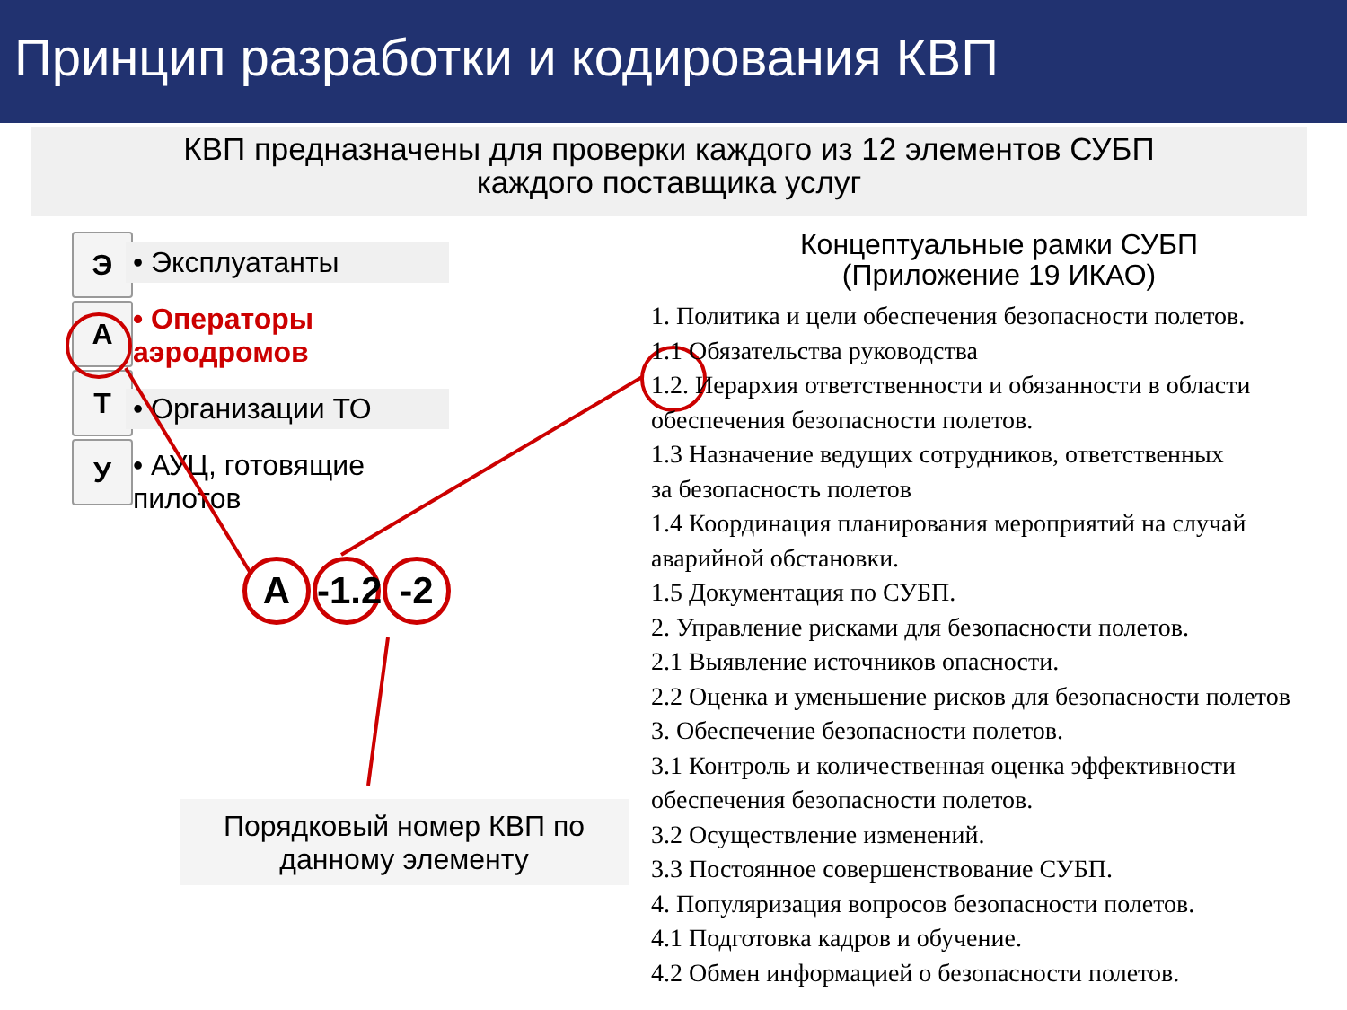Принцип разработки и кодирования КВП
КВП предназначены для проверки каждого из 12 элементов СУБП
каждого поставщика услуг
Э
А
Т
У
• Эксплуатанты
• Операторы аэродромов
• Организации ТО
• АУЦ, готовящие пилотов
А -1.2 -2
Порядковый номер КВП по
данному элементу
Концептуальные рамки СУБП
(Приложение 19 ИКАО)
1. Политика и цели обеспечения безопасности полетов.
1.1 Обязательства руководства
1.2. Иерархия ответственности и обязанности в области
обеспечения безопасности полетов.
1.3 Назначение ведущих сотрудников, ответственных
за безопасность полетов
1.4 Координация планирования мероприятий на случай
аварийной обстановки.
1.5 Документация по СУБП.
2. Управление рисками для безопасности полетов.
2.1 Выявление источников опасности.
2.2 Оценка и уменьшение рисков для безопасности полетов
3. Обеспечение безопасности полетов.
3.1 Контроль и количественная оценка эффективности
обеспечения безопасности полетов.
3.2 Осуществление изменений.
3.3 Постоянное совершенствование СУБП.
4. Популяризация вопросов безопасности полетов.
4.1 Подготовка кадров и обучение.
4.2 Обмен информацией о безопасности полетов.